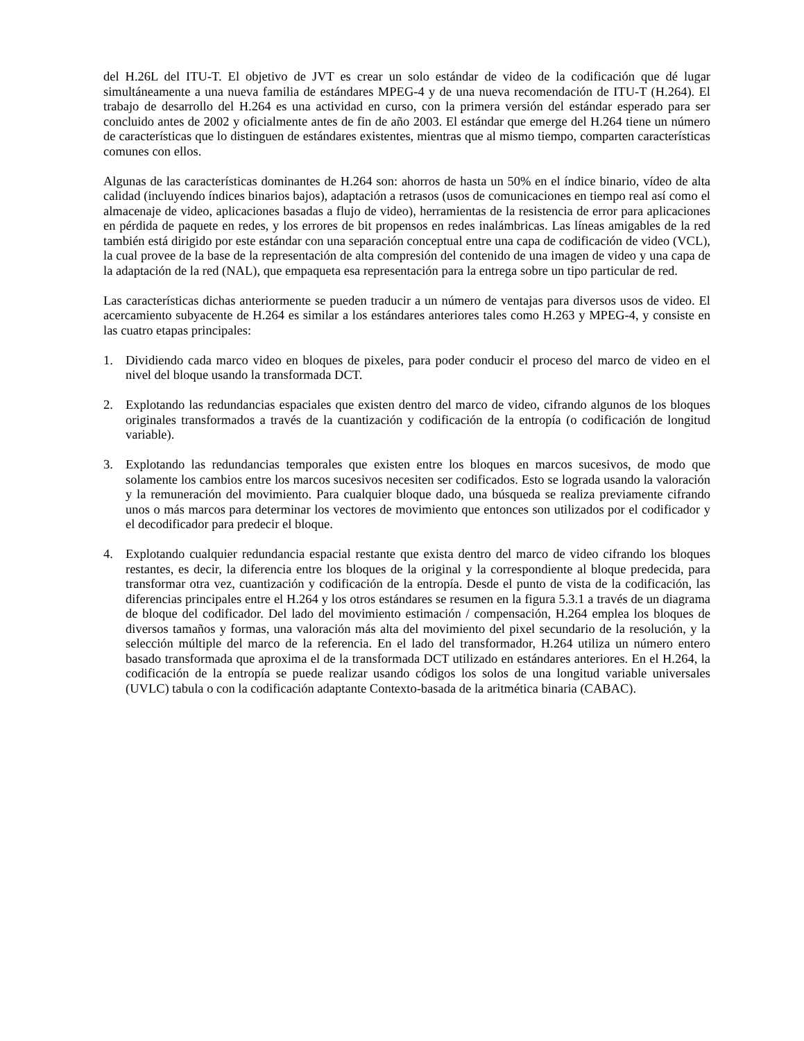del H.26L del ITU-T. El objetivo de JVT es crear un solo estándar de video de la codificación que dé lugar simultáneamente a una nueva familia de estándares MPEG-4 y de una nueva recomendación de ITU-T (H.264). El trabajo de desarrollo del H.264 es una actividad en curso, con la primera versión del estándar esperado para ser concluido antes de 2002 y oficialmente antes de fin de año 2003. El estándar que emerge del H.264 tiene un número de características que lo distinguen de estándares existentes, mientras que al mismo tiempo, comparten características comunes con ellos.
Algunas de las características dominantes de H.264 son: ahorros de hasta un 50% en el índice binario, vídeo de alta calidad (incluyendo índices binarios bajos), adaptación a retrasos (usos de comunicaciones en tiempo real así como el almacenaje de video, aplicaciones basadas a flujo de video), herramientas de la resistencia de error para aplicaciones en pérdida de paquete en redes, y los errores de bit propensos en redes inalámbricas. Las líneas amigables de la red también está dirigido por este estándar con una separación conceptual entre una capa de codificación de video (VCL), la cual provee de la base de la representación de alta compresión del contenido de una imagen de video y una capa de la adaptación de la red (NAL), que empaqueta esa representación para la entrega sobre un tipo particular de red.
Las características dichas anteriormente se pueden traducir a un número de ventajas para diversos usos de video. El acercamiento subyacente de H.264 es similar a los estándares anteriores tales como H.263 y MPEG-4, y consiste en las cuatro etapas principales:
1. Dividiendo cada marco video en bloques de pixeles, para poder conducir el proceso del marco de video en el nivel del bloque usando la transformada DCT.
2. Explotando las redundancias espaciales que existen dentro del marco de video, cifrando algunos de los bloques originales transformados a través de la cuantización y codificación de la entropía (o codificación de longitud variable).
3. Explotando las redundancias temporales que existen entre los bloques en marcos sucesivos, de modo que solamente los cambios entre los marcos sucesivos necesiten ser codificados. Esto se lograda usando la valoración y la remuneración del movimiento. Para cualquier bloque dado, una búsqueda se realiza previamente cifrando unos o más marcos para determinar los vectores de movimiento que entonces son utilizados por el codificador y el decodificador para predecir el bloque.
4. Explotando cualquier redundancia espacial restante que exista dentro del marco de video cifrando los bloques restantes, es decir, la diferencia entre los bloques de la original y la correspondiente al bloque predecida, para transformar otra vez, cuantización y codificación de la entropía. Desde el punto de vista de la codificación, las diferencias principales entre el H.264 y los otros estándares se resumen en la figura 5.3.1 a través de un diagrama de bloque del codificador. Del lado del movimiento estimación / compensación, H.264 emplea los bloques de diversos tamaños y formas, una valoración más alta del movimiento del pixel secundario de la resolución, y la selección múltiple del marco de la referencia. En el lado del transformador, H.264 utiliza un número entero basado transformada que aproxima el de la transformada DCT utilizado en estándares anteriores. En el H.264, la codificación de la entropía se puede realizar usando códigos los solos de una longitud variable universales (UVLC) tabula o con la codificación adaptante Contexto-basada de la aritmética binaria (CABAC).